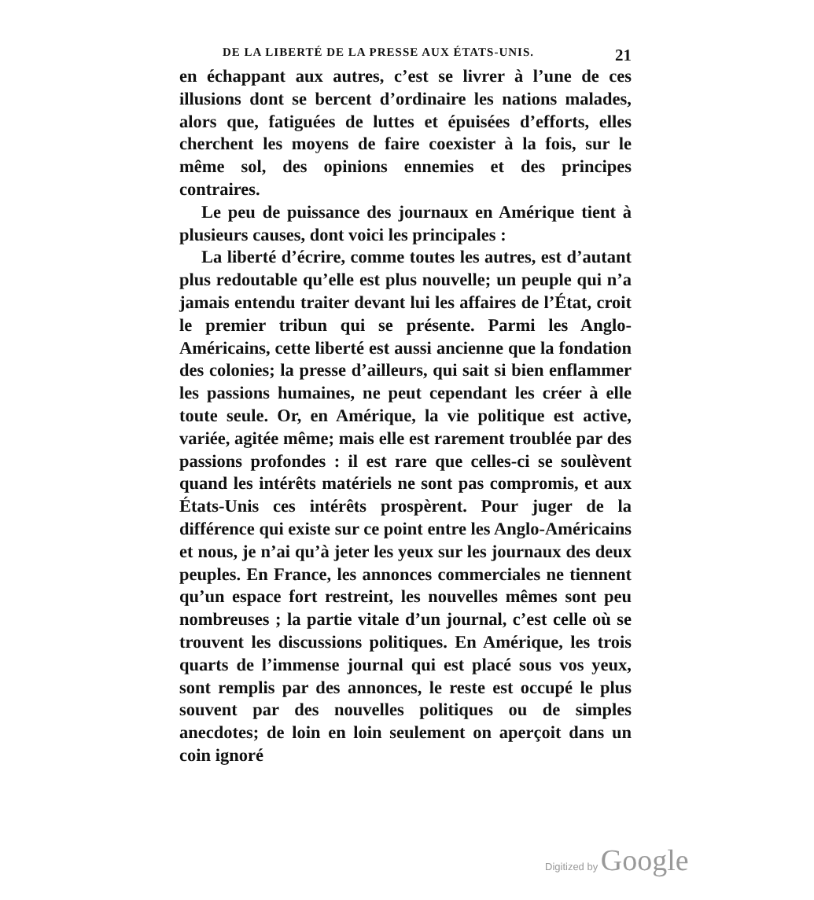DE LA LIBERTÉ DE LA PRESSE AUX ÉTATS-UNIS. 21
en échappant aux autres, c’est se livrer à l’une de ces illusions dont se bercent d’ordinaire les nations malades, alors que, fatiguées de luttes et épuisées d’efforts, elles cherchent les moyens de faire coexister à la fois, sur le même sol, des opinions ennemies et des principes contraires.
Le peu de puissance des journaux en Amérique tient à plusieurs causes, dont voici les principales :
La liberté d’écrire, comme toutes les autres, est d’autant plus redoutable qu’elle est plus nouvelle; un peuple qui n’a jamais entendu traiter devant lui les affaires de l’État, croit le premier tribun qui se présente. Parmi les Anglo-Américains, cette liberté est aussi ancienne que la fondation des colonies; la presse d’ailleurs, qui sait si bien enflammer les passions humaines, ne peut cependant les créer à elle toute seule. Or, en Amérique, la vie politique est active, variée, agitée même; mais elle est rarement troublée par des passions profondes : il est rare que celles-ci se soulèvent quand les intérêts matériels ne sont pas compromis, et aux États-Unis ces intérêts prospèrent. Pour juger de la différence qui existe sur ce point entre les Anglo-Américains et nous, je n’ai qu’à jeter les yeux sur les journaux des deux peuples. En France, les annonces commerciales ne tiennent qu’un espace fort restreint, les nouvelles mêmes sont peu nombreuses ; la partie vitale d’un journal, c’est celle où se trouvent les discussions politiques. En Amérique, les trois quarts de l’immense journal qui est placé sous vos yeux, sont remplis par des annonces, le reste est occupé le plus souvent par des nouvelles politiques ou de simples anecdotes; de loin en loin seulement on aperçoit dans un coin ignoré
Digitized by Google